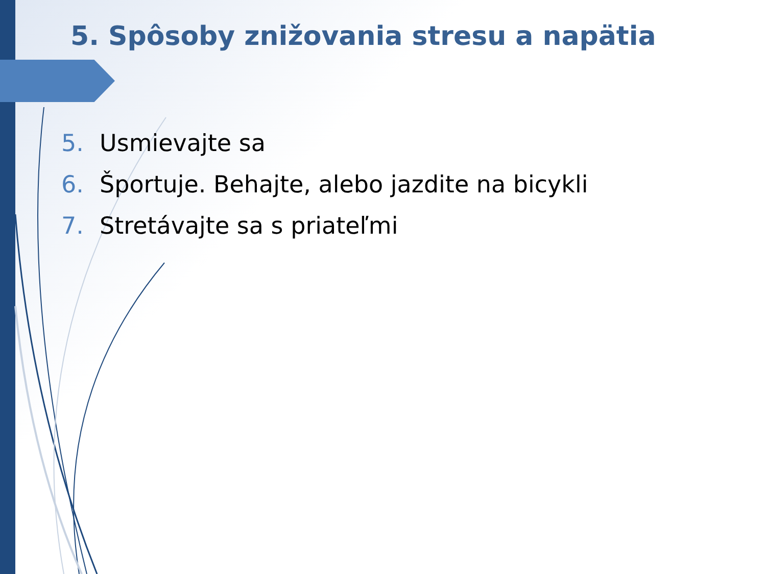5. Spôsoby znižovania stresu a napätia
5. Usmievajte sa
6. Športuje. Behajte, alebo jazdite na bicykli
7. Stretávajte sa s priateľmi